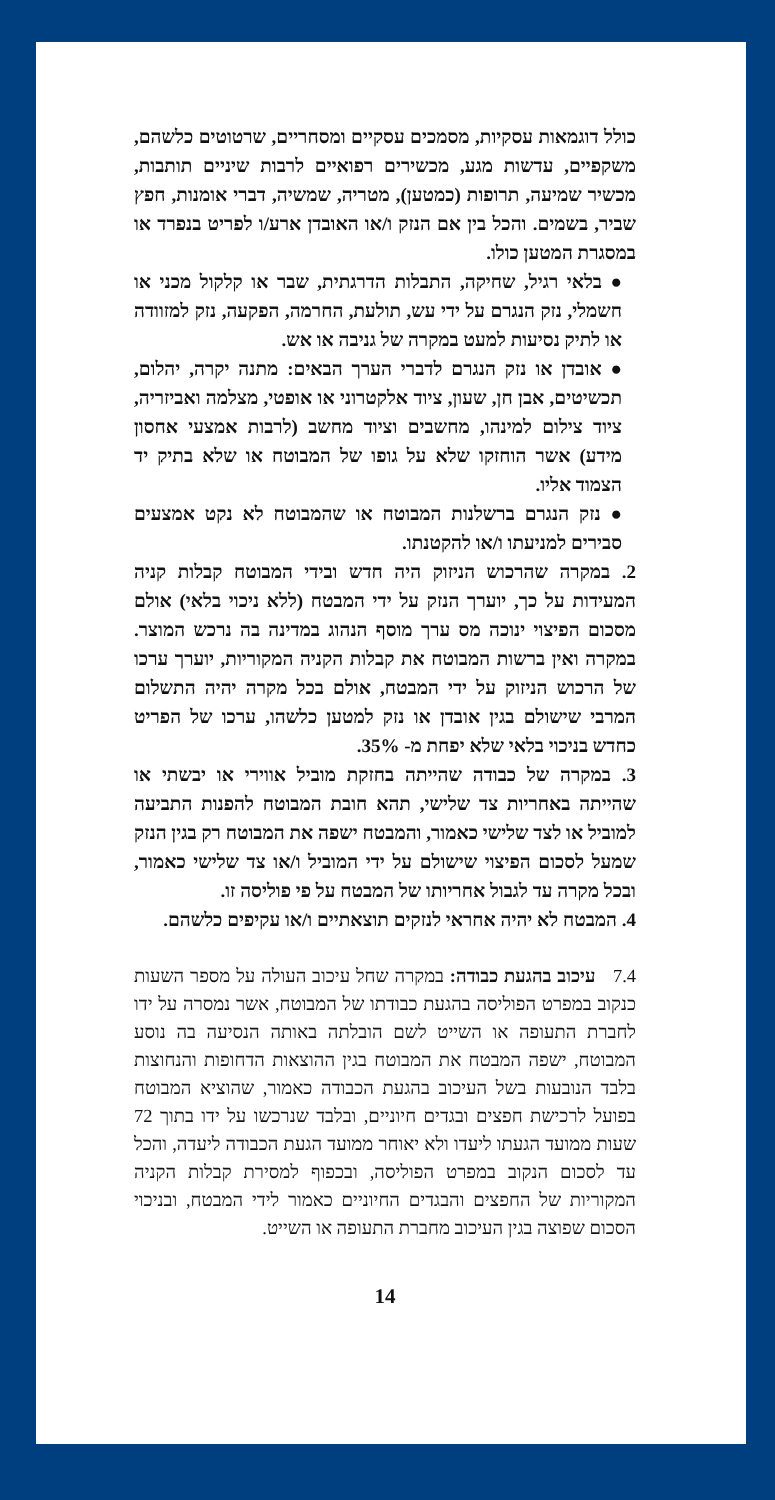כולל דוגמאות עסקיות, מסמכים עסקיים ומסחריים, שרטוטים כלשהם, משקפיים, עדשות מגע, מכשירים רפואיים לרבות שיניים תותבות, מכשיר שמיעה, תרופות (כמטען), מטריה, שמשיה, דברי אומנות, חפץ שביר, בשמים. והכל בין אם הנזק ו/או האובדן ארע/ו לפריט בנפרד או במסגרת המטען כולו.
● בלאי רגיל, שחיקה, התבלות הדרגתית, שבר או קלקול מכני או חשמלי, נזק הנגרם על ידי עש, תולעת, החרמה, הפקעה, נזק למזוודה או לתיק נסיעות למעט במקרה של גניבה או אש.
● אובדן או נזק הנגרם לדברי הערך הבאים: מתנה יקרה, יהלום, תכשיטים, אבן חן, שעון, ציוד אלקטרוני או אופטי, מצלמה ואביזריה, ציוד צילום למינהו, מחשבים וציוד מחשב (לרבות אמצעי אחסון מידע) אשר הוחזקו שלא על גופו של המבוטח או שלא בתיק יד הצמוד אליו.
● נזק הנגרם ברשלנות המבוטח או שהמבוטח לא נקט אמצעים סבירים למניעתו ו/או להקטנתו.
2. במקרה שהרכוש הניזוק היה חדש ובידי המבוטח קבלות קניה המעידות על כך, יוערך הנזק על ידי המבטח (ללא ניכוי בלאי) אולם מסכום הפיצוי ינוכה מס ערך מוסף הנהוג במדינה בה נרכש המוצר. במקרה ואין ברשות המבוטח את קבלות הקניה המקוריות, יוערך ערכו של הרכוש הניזוק על ידי המבטח, אולם בכל מקרה יהיה התשלום המרבי שישולם בגין אובדן או נזק למטען כלשהו, ערכו של הפריט כחדש בניכוי בלאי שלא יפחת מ- 35%.
3. במקרה של כבודה שהייתה בחזקת מוביל אווירי או יבשתי או שהייתה באחריות צד שלישי, תהא חובת המבוטח להפנות התביעה למוביל או לצד שלישי כאמור, והמבטח ישפה את המבוטח רק בגין הנזק שמעל לסכום הפיצוי שישולם על ידי המוביל ו/או צד שלישי כאמור, ובכל מקרה עד לגבול אחריותו של המבטח על פי פוליסה זו.
4. המבטח לא יהיה אחראי לנזקים תוצאתיים ו/או עקיפים כלשהם.
7.4 עיכוב בהגעת כבודה: במקרה שחל עיכוב העולה על מספר השעות כנקוב במפרט הפוליסה בהגעת כבודתו של המבוטח, אשר נמסרה על ידו לחברת התעופה או השייט לשם הובלתה באותה הנסיעה בה נוסע המבוטח, ישפה המבטח את המבוטח בגין ההוצאות הדחופות והנחוצות בלבד הנובעות בשל העיכוב בהגעת הכבודה כאמור, שהוציא המבוטח בפועל לרכישת חפצים ובגדים חיוניים, ובלבד שנרכשו על ידו בתוך 72 שעות ממועד הגעתו ליעדו ולא יאוחר ממועד הגעת הכבודה ליעדה, והכל עד לסכום הנקוב במפרט הפוליסה, ובכפוף למסירת קבלות הקניה המקוריות של החפצים והבגדים החיוניים כאמור לידי המבטח, ובניכוי הסכום שפוצה בגין העיכוב מחברת התעופה או השייט.
14